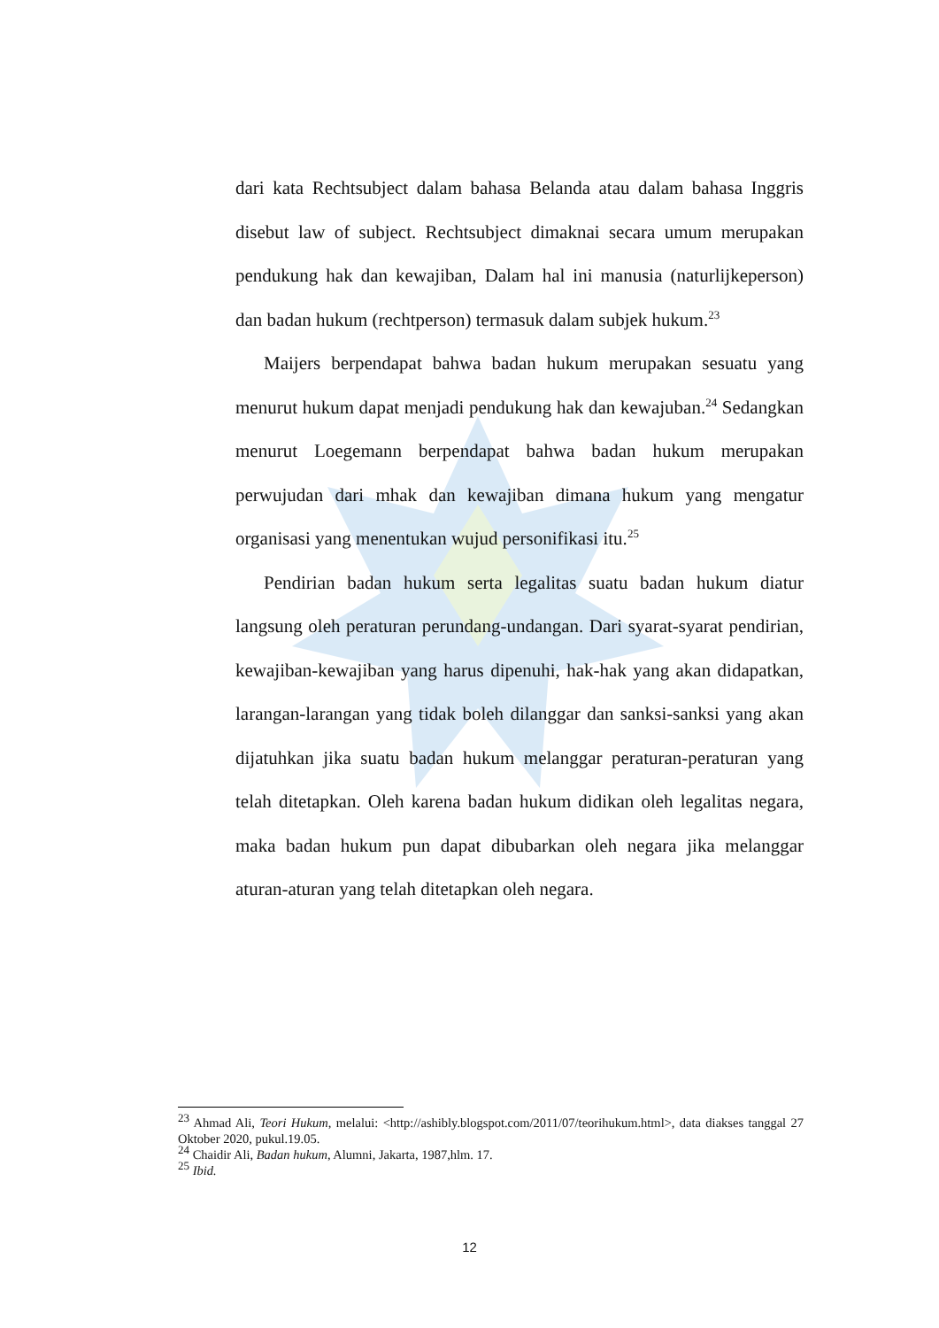dari kata Rechtsubject dalam bahasa Belanda atau dalam bahasa Inggris disebut law of subject. Rechtsubject dimaknai secara umum merupakan pendukung hak dan kewajiban, Dalam hal ini manusia (naturlijkeperson) dan badan hukum (rechtperson) termasuk dalam subjek hukum.<sup>23</sup>
Maijers berpendapat bahwa badan hukum merupakan sesuatu yang menurut hukum dapat menjadi pendukung hak dan kewajuban.<sup>24</sup> Sedangkan menurut Loegemann berpendapat bahwa badan hukum merupakan perwujudan dari mhak dan kewajiban dimana hukum yang mengatur organisasi yang menentukan wujud personifikasi itu.<sup>25</sup>
Pendirian badan hukum serta legalitas suatu badan hukum diatur langsung oleh peraturan perundang-undangan. Dari syarat-syarat pendirian, kewajiban-kewajiban yang harus dipenuhi, hak-hak yang akan didapatkan, larangan-larangan yang tidak boleh dilanggar dan sanksi-sanksi yang akan dijatuhkan jika suatu badan hukum melanggar peraturan-peraturan yang telah ditetapkan. Oleh karena badan hukum didikan oleh legalitas negara, maka badan hukum pun dapat dibubarkan oleh negara jika melanggar aturan-aturan yang telah ditetapkan oleh negara.
<sup>23</sup> Ahmad Ali, Teori Hukum, melalui: <http://ashibly.blogspot.com/2011/07/teorihukum.html>, data diakses tanggal 27 Oktober 2020, pukul.19.05.
<sup>24</sup> Chaidir Ali, Badan hukum, Alumni, Jakarta, 1987,hlm. 17.
<sup>25</sup> Ibid.
12